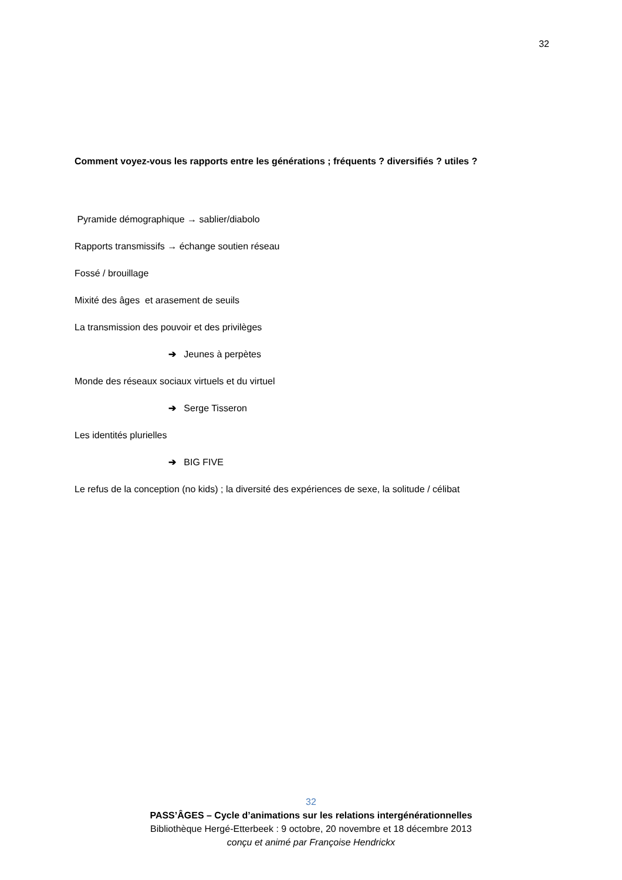32
Comment voyez-vous les rapports entre les générations ; fréquents ? diversifiés ? utiles ?
Pyramide démographique → sablier/diabolo
Rapports transmissifs → échange soutien réseau
Fossé / brouillage
Mixité des âges et arasement de seuils
La transmission des pouvoir et des privilèges
➔ Jeunes à perpètes
Monde des réseaux sociaux virtuels et du virtuel
➔ Serge Tisseron
Les identités plurielles
➔ BIG FIVE
Le refus de la conception (no kids) ; la diversité des expériences de sexe, la solitude / célibat
32
PASS’ÂGES – Cycle d’animations sur les relations intergénérationnelles
Bibliothèque Hergé-Etterbeek : 9 octobre, 20 novembre et 18 décembre 2013
conçu et animé par Françoise Hendrickx